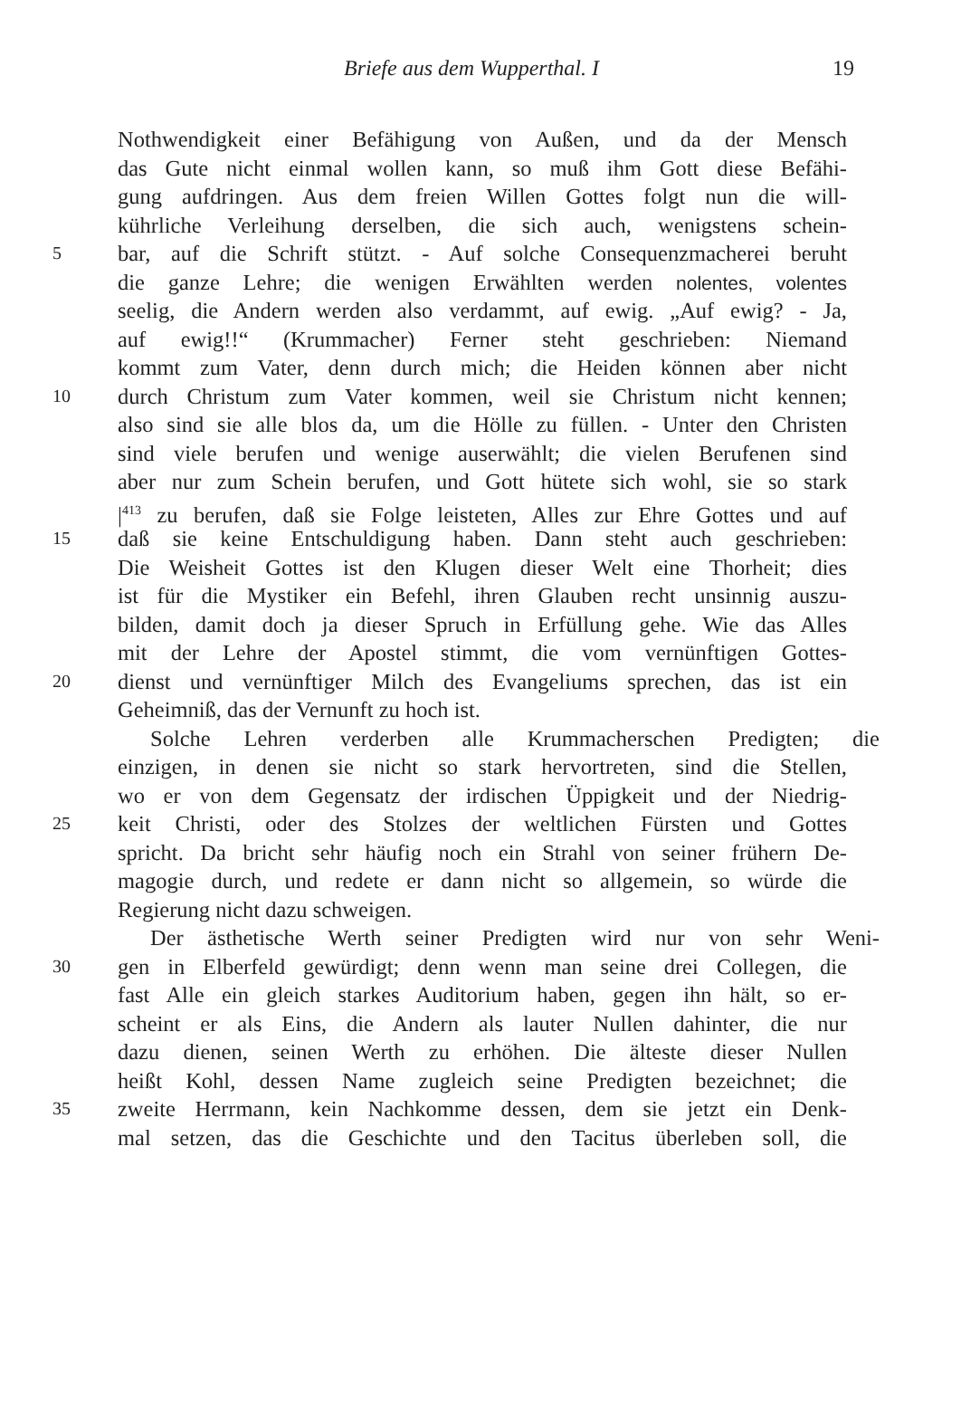Briefe aus dem Wupperthal. I 19
Nothwendigkeit einer Befähigung von Außen, und da der Mensch
das Gute nicht einmal wollen kann, so muß ihm Gott diese Befähi-
gung aufdringen. Aus dem freien Willen Gottes folgt nun die will-
kührliche Verleihung derselben, die sich auch, wenigstens schein-
5 bar, auf die Schrift stützt. - Auf solche Consequenzmacherei beruht
die ganze Lehre; die wenigen Erwählten werden nolentes, volentes
seelig, die Andern werden also verdammt, auf ewig. „Auf ewig? - Ja,
auf ewig!!“ (Krummacher) Ferner steht geschrieben: Niemand
kommt zum Vater, denn durch mich; die Heiden können aber nicht
10 durch Christum zum Vater kommen, weil sie Christum nicht kennen;
also sind sie alle blos da, um die Hölle zu füllen. - Unter den Christen
sind viele berufen und wenige auserwählt; die vielen Berufenen sind
aber nur zum Schein berufen, und Gott hütete sich wohl, sie so stark
|<sup>413</sup> zu berufen, daß sie Folge leisteten, Alles zur Ehre Gottes und auf
15 daß sie keine Entschuldigung haben. Dann steht auch geschrieben:
Die Weisheit Gottes ist den Klugen dieser Welt eine Thorheit; dies
ist für die Mystiker ein Befehl, ihren Glauben recht unsinnig auszu-
bilden, damit doch ja dieser Spruch in Erfüllung gehe. Wie das Alles
mit der Lehre der Apostel stimmt, die vom vernünftigen Gottes-
20 dienst und vernünftiger Milch des Evangeliums sprechen, das ist ein
Geheimniß, das der Vernunft zu hoch ist.
Solche Lehren verderben alle Krummacherschen Predigten; die
einzigen, in denen sie nicht so stark hervortreten, sind die Stellen,
wo er von dem Gegensatz der irdischen Üppigkeit und der Niedrig-
25 keit Christi, oder des Stolzes der weltlichen Fürsten und Gottes
spricht. Da bricht sehr häufig noch ein Strahl von seiner frühern De-
magogie durch, und redete er dann nicht so allgemein, so würde die
Regierung nicht dazu schweigen.
Der ästhetische Werth seiner Predigten wird nur von sehr Weni-
30 gen in Elberfeld gewürdigt; denn wenn man seine drei Collegen, die
fast Alle ein gleich starkes Auditorium haben, gegen ihn hält, so er-
scheint er als Eins, die Andern als lauter Nullen dahinter, die nur
dazu dienen, seinen Werth zu erhöhen. Die älteste dieser Nullen
heißt Kohl, dessen Name zugleich seine Predigten bezeichnet; die
35 zweite Herrmann, kein Nachkomme dessen, dem sie jetzt ein Denk-
mal setzen, das die Geschichte und den Tacitus überleben soll, die